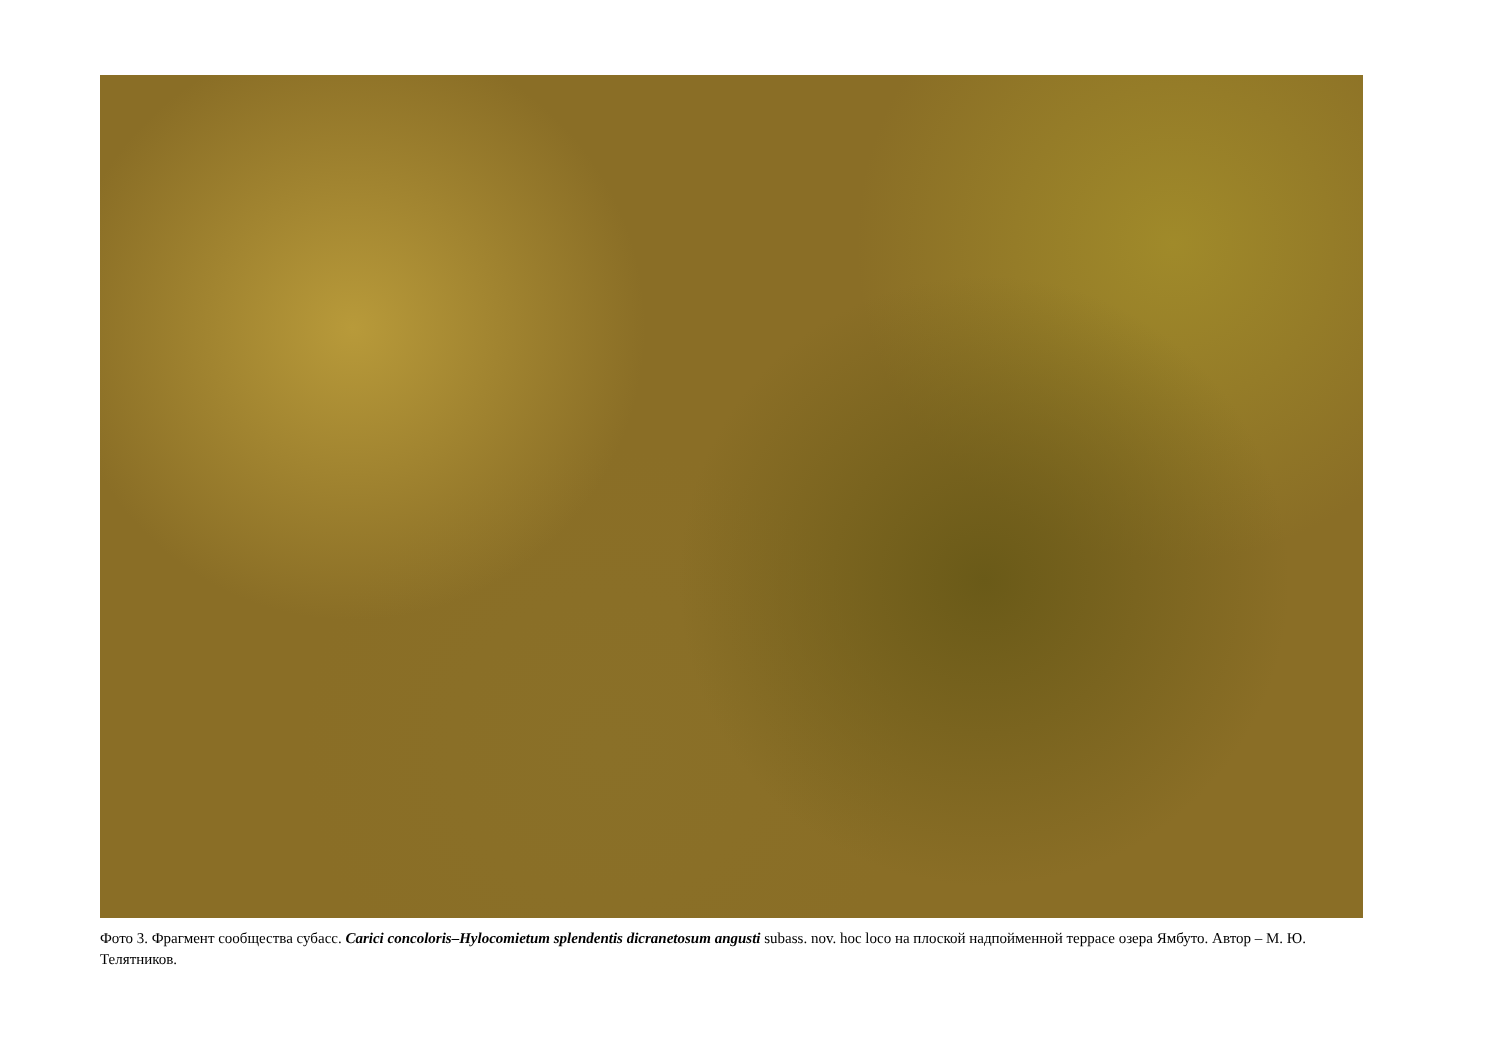Фото 3. Фрагмент сообщества субасс. Carici concoloris–Hylocomietum splendentis dicranetosum angusti subass. nov. hoc loco на плоской надпойменной террасе озера Ямбуто. Автор – М. Ю. Телятников.